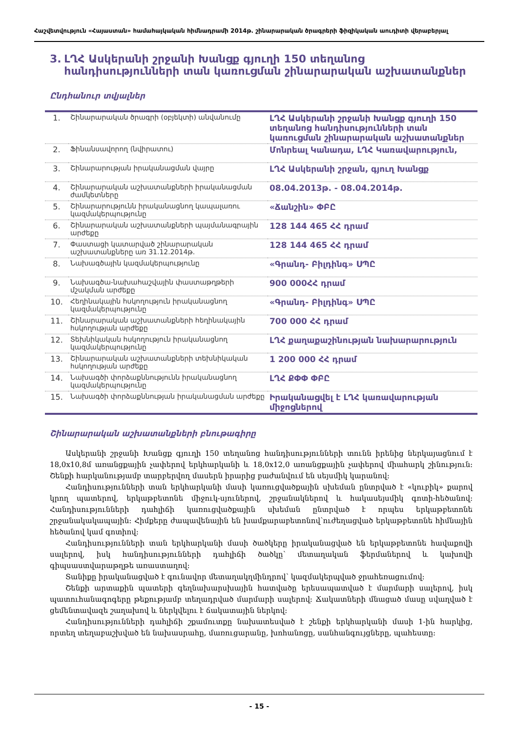Հաշվետվություն «Հայաստան» համահայկական հիմնադրամի 2014թ. շինարարական ծրագրերի ֆիզիկական աուդիտի վերաբերյալ
3. ԼՂՀ Ասկերանի շրջանի Խանցք գյուղի 150 տեղանոց հանդիսությունների տան կառուցման շինարարական աշխատանքներ
Ընդհանուր տվյալներ
| 1. | Շինարարական ծրագրի (օբյեկտի) անվանումը | ԼՂՀ Ասկերանի շրջանի Խանցք գյուղի 150 տեղանոց հանդիսությունների տան կառուցման շինարարական աշխատանքներ |
| 2. | Ֆինանսավորող (նվիրատու) | Մոնրեալ Կանադա, ԼՂՀ Կառավարություն, |
| 3. | Շինարարության իրականացման վայրը | ԼՂՀ Ասկերանի շրջան, գյուղ Խանցք |
| 4. | Շինարարական աշխատանքների իրականացման ժամկետները | 08.04.2013թ. - 08.04.2014թ. |
| 5. | Շինարարությունն իրականացնող կապալառու կազմակերպությունը | «Ճանշին» ՓԲԸ |
| 6. | Շինարարական աշխատանքների պայմանագրային արժեքը | 128 144 465 ՀՀ դրամ |
| 7. | Փաստացի կատարված շինարարական աշխատանքները առ 31.12.2014թ. | 128 144 465 ՀՀ դրամ |
| 8. | Նախագծային կազմակերպությունը | «Գրանդ- Բիլդինգ» ՍՊԸ |
| 9. | Նախագծա-նախահաշվային փաստաթղթերի մշակման արժեքը | 900 000ՀՀ դրամ |
| 10. | Հեղինակային հսկողություն իրականացնող կազմակերպությունը | «Գրանդ- Բիլդինգ» ՍՊԸ |
| 11. | Շինարարական աշխատանքների հեղինակային հսկողության արժեքը | 700 000 ՀՀ դրամ |
| 12. | Տեխնիկական հսկողություն իրականացնող կազմակերպությունը | ԼՂՀ քաղաքաշինության նախարարություն |
| 13. | Շինարարական աշխատանքների տեխնիկական հսկողության արժեքը | 1 200 000 ՀՀ դրամ |
| 14. | Նախագծի փորձաքննությունն իրականացնող կազմակերպությունը | ԼՂՀ ՔՓՓ ՓԲԸ |
| 15. | Նախագծի փորձաքննության իրականացման արժեքը | Իրականացվել է ԼՂՀ կառավարության միջոցներով |
Շինարարական աշխատանքների բնութագիրը
Ասկերանի շրջանի Խանցք գյուղի 150 տեղանոց հանդիսությունների տունն իրենից ներկայացնում է 18,0x10,8մ առանցքային չափերով երկհարկանի և 18,0x12,0 առանցքային չափերով միահարկ շինություն: Շենքի հարկանությամբ տարբերվող մասերն իրարից բաժանվում են սեյսմիկ կարանով:
Հանդիսությունների տան երկհարկանի մասի կառուցվածքային սխեման ընտրված է «կուբիկ» քարով կրող պատերով, երկաթբետոնե միջուկ-սյուներով, շրջանակներով և հակասեյսմիկ գոտի-հեծանով: Հանդիսությունների դահլիճի կառուցվածքային սխեման ընտրված է որպես երկաթբետոնե շրջանակակապային: Հիմքերը ժապավենային են խամքարաբետոնով՝ուժեղացված երկաթբետոնե հիմնային հեծանով կամ գոտիով:
Հանդիսությունների տան երկհարկանի մասի ծածկերը իրականացված են երկաթբետոնե հավաքովի սալերով, իսկ հանդիսությունների դահլիճի ծածկը՝ մետաղական ֆերմաներով և կախովի գիպսաստվարաթղթե առաստաղով:
Տանիքը իրականացված է գունավոր մետաղակղմինդրով՝ կազմակերպված ջրահեռացումով:
Շենքի արտաքին պատերի գեղնախարսխային հատվածը երեսապատված է մարմարի սալերով, իսկ պատուհանագոգերը թեքությամբ տեղադրված մարմարի սալերով: Ճակատների մնացած մասը սվաղված է ցեմենտավազե շաղախով և ներկվելու է ճակատային ներկով:
Հանդիսությունների դահլիճի շքամուտքը նախատեսված է շենքի երկհարկանի մասի 1-ին հարկից, որտեղ տեղաբաշխված են նախասրահը, մառուցարանը, խոհանոցը, սանհանգույցները, պահեստը:
- 15 -